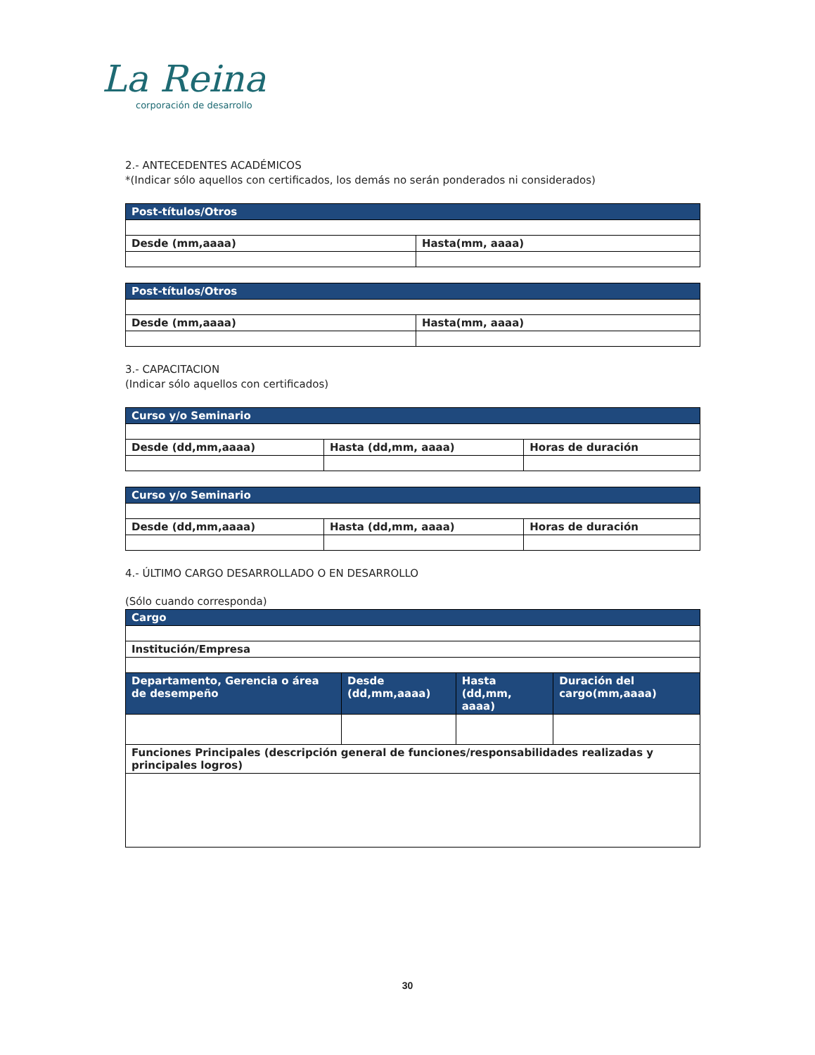La Reina
corporación de desarrollo
2.- ANTECEDENTES ACADÉMICOS
*(Indicar sólo aquellos con certificados, los demás no serán ponderados ni considerados)
| Post-títulos/Otros | |
| --- | --- |
| Desde (mm,aaaa) | Hasta(mm, aaaa) |
| Post-títulos/Otros | |
| --- | --- |
| Desde (mm,aaaa) | Hasta(mm, aaaa) |
3.- CAPACITACION
(Indicar sólo aquellos con certificados)
| Curso y/o Seminario | | |
| --- | --- | --- |
| Desde (dd,mm,aaaa) | Hasta (dd,mm, aaaa) | Horas de duración |
| Curso y/o Seminario | | |
| --- | --- | --- |
| Desde (dd,mm,aaaa) | Hasta (dd,mm, aaaa) | Horas de duración |
4.- ÚLTIMO CARGO DESARROLLADO O EN DESARROLLO
(Sólo cuando corresponda)
| Cargo | | | |
| --- | --- | --- | --- |
| Institución/Empresa | | | |
| Departamento, Gerencia o área de desempeño | Desde (dd,mm,aaaa) | Hasta (dd,mm, aaaa) | Duración del cargo(mm,aaaa) |
| Funciones Principales (descripción general de funciones/responsabilidades realizadas y principales logros) | | | |
30